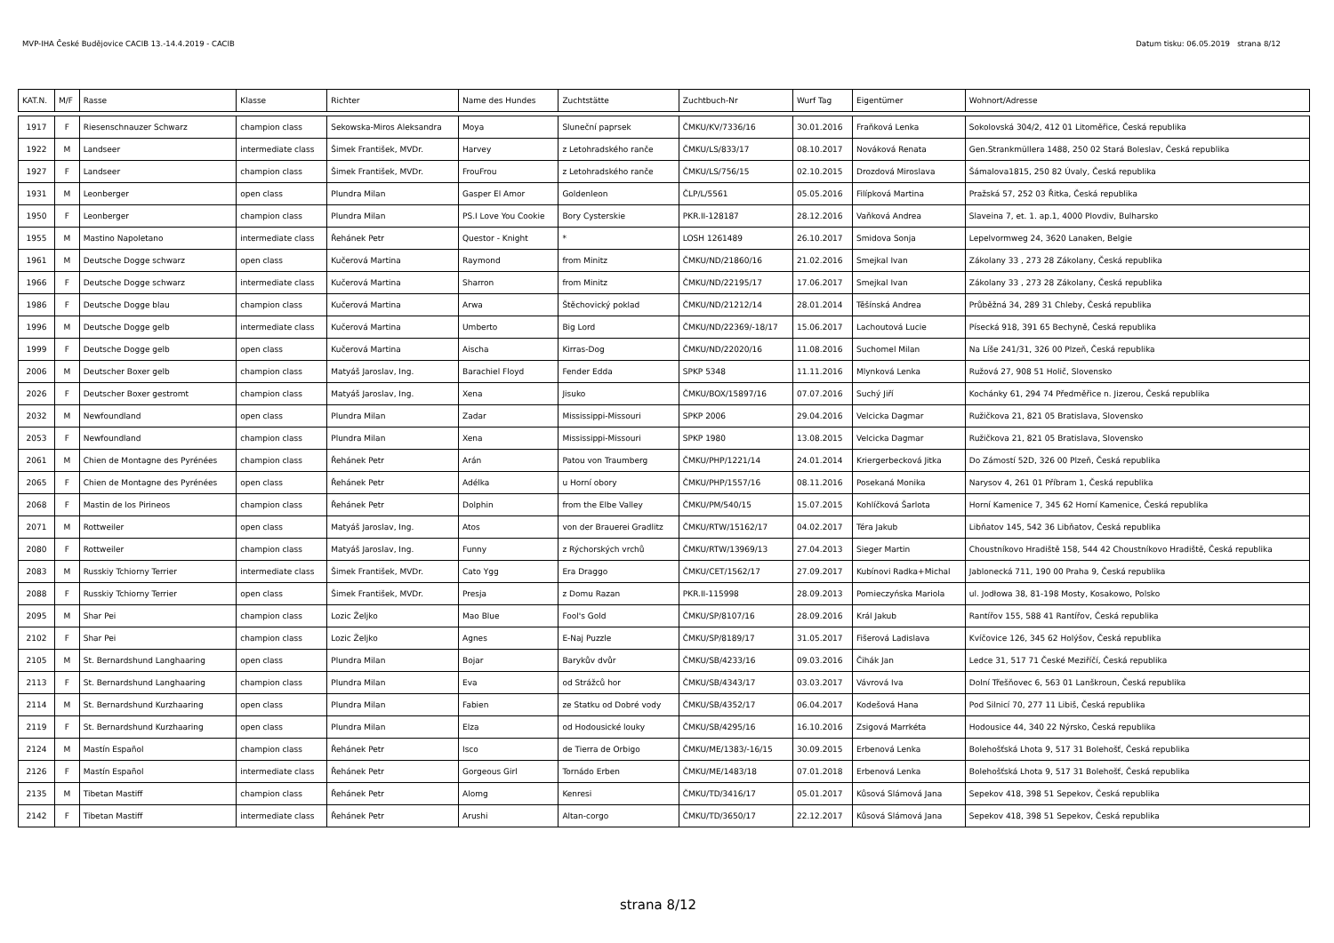MVP-IHA České Budějovice CACIB 13.-14.4.2019 - CACIB Datum tisku: 06.05.2019 strana 8/12
| KAT.N. | M/F | Rasse | Klasse | Richter | Name des Hundes | Zuchtstätte | Zuchtbuch-Nr | Wurf Tag | Eigentümer | Wohnort/Adresse |
| --- | --- | --- | --- | --- | --- | --- | --- | --- | --- | --- |
| 1917 | F | Riesenschnauzer Schwarz | champion class | Sekowska-Miros Aleksandra | Moya | Sluneční paprsek | ČMKU/KV/7336/16 | 30.01.2016 | Fraňková Lenka | Sokolovská 304/2, 412 01 Litoměřice, Česká republika |
| 1922 | M | Landseer | intermediate class | Šimek František, MVDr. | Harvey | z Letohradského ranče | ČMKU/LS/833/17 | 08.10.2017 | Nováková Renata | Gen.Strankmüllera 1488, 250 02 Stará Boleslav, Česká republika |
| 1927 | F | Landseer | champion class | Šimek František, MVDr. | FrouFrou | z Letohradského ranče | ČMKU/LS/756/15 | 02.10.2015 | Drozdová Miroslava | Šámalova1815, 250 82 Úvaly, Česká republika |
| 1931 | M | Leonberger | open class | Plundra Milan | Gasper El Amor | Goldenleon | ČLP/L/5561 | 05.05.2016 | Filípková Martina | Pražská 57, 252 03 Řitka, Česká republika |
| 1950 | F | Leonberger | champion class | Plundra Milan | PS.I Love You Cookie | Bory Cysterskie | PKR.II-128187 | 28.12.2016 | Vaňková Andrea | Slaveina 7, et. 1. ap.1, 4000 Plovdiv, Bulharsko |
| 1955 | M | Mastino Napoletano | intermediate class | Řehánek Petr | Questor - Knight | * | LOSH 1261489 | 26.10.2017 | Smidova Sonja | Lepelvormweg 24, 3620 Lanaken, Belgie |
| 1961 | M | Deutsche Dogge schwarz | open class | Kučerová Martina | Raymond | from Minitz | ČMKU/ND/21860/16 | 21.02.2016 | Smejkal Ivan | Zákolany 33 , 273 28 Zákolany, Česká republika |
| 1966 | F | Deutsche Dogge schwarz | intermediate class | Kučerová Martina | Sharron | from Minitz | ČMKU/ND/22195/17 | 17.06.2017 | Smejkal Ivan | Zákolany 33 , 273 28 Zákolany, Česká republika |
| 1986 | F | Deutsche Dogge blau | champion class | Kučerová Martina | Arwa | Štěchovický poklad | ČMKU/ND/21212/14 | 28.01.2014 | Těšínská Andrea | Průběžná 34, 289 31 Chleby, Česká republika |
| 1996 | M | Deutsche Dogge gelb | intermediate class | Kučerová Martina | Umberto | Big Lord | ČMKU/ND/22369/-18/17 | 15.06.2017 | Lachoutová Lucie | Písecká 918, 391 65 Bechyně, Česká republika |
| 1999 | F | Deutsche Dogge gelb | open class | Kučerová Martina | Aischa | Kirras-Dog | ČMKU/ND/22020/16 | 11.08.2016 | Suchomel Milan | Na Líše 241/31, 326 00 Plzeň, Česká republika |
| 2006 | M | Deutscher Boxer gelb | champion class | Matyáš Jaroslav, Ing. | Barachiel Floyd | Fender Edda | SPKP 5348 | 11.11.2016 | Mlynková Lenka | Ružová 27, 908 51 Holič, Slovensko |
| 2026 | F | Deutscher Boxer gestromt | champion class | Matyáš Jaroslav, Ing. | Xena | Jisuko | ČMKU/BOX/15897/16 | 07.07.2016 | Suchý Jiří | Kochánky 61, 294 74 Předměřice n. Jizerou, Česká republika |
| 2032 | M | Newfoundland | open class | Plundra Milan | Zadar | Mississippi-Missouri | SPKP 2006 | 29.04.2016 | Velcicka Dagmar | Ružičkova 21, 821 05 Bratislava, Slovensko |
| 2053 | F | Newfoundland | champion class | Plundra Milan | Xena | Mississippi-Missouri | SPKP 1980 | 13.08.2015 | Velcicka Dagmar | Ružičkova 21, 821 05 Bratislava, Slovensko |
| 2061 | M | Chien de Montagne des Pyrénées | champion class | Řehánek Petr | Arán | Patou von Traumberg | ČMKU/PHP/1221/14 | 24.01.2014 | Kriergerbecková Jitka | Do Zámostí 52D, 326 00 Plzeň, Česká republika |
| 2065 | F | Chien de Montagne des Pyrénées | open class | Řehánek Petr | Adélka | u Horní obory | ČMKU/PHP/1557/16 | 08.11.2016 | Posekaná Monika | Narysov 4, 261 01 Příbram 1, Česká republika |
| 2068 | F | Mastin de los Pirineos | champion class | Řehánek Petr | Dolphin | from the Elbe Valley | ČMKU/PM/540/15 | 15.07.2015 | Kohlíčková Šarlota | Horní Kamenice 7, 345 62 Horní Kamenice, Česká republika |
| 2071 | M | Rottweiler | open class | Matyáš Jaroslav, Ing. | Atos | von der Brauerei Gradlitz | ČMKU/RTW/15162/17 | 04.02.2017 | Téra Jakub | Libňatov 145, 542 36 Libňatov, Česká republika |
| 2080 | F | Rottweiler | champion class | Matyáš Jaroslav, Ing. | Funny | z Rýchorských vrchů | ČMKU/RTW/13969/13 | 27.04.2013 | Sieger Martin | Choustníkovo Hradiště 158, 544 42 Choustníkovo Hradiště, Česká republika |
| 2083 | M | Russkiy Tchiorny Terrier | intermediate class | Šimek František, MVDr. | Cato Ygg | Era Draggo | ČMKU/CET/1562/17 | 27.09.2017 | Kubínovi Radka+Michal | Jablonecká 711, 190 00 Praha 9, Česká republika |
| 2088 | F | Russkiy Tchiorny Terrier | open class | Šimek František, MVDr. | Presja | z Domu Razan | PKR.II-115998 | 28.09.2013 | Pomieczyńska Mariola | ul. Jodłowa 38, 81-198 Mosty, Kosakowo, Polsko |
| 2095 | M | Shar Pei | champion class | Lozic Željko | Mao Blue | Fool's Gold | ČMKU/SP/8107/16 | 28.09.2016 | Král Jakub | Rantířov 155, 588 41 Rantířov, Česká republika |
| 2102 | F | Shar Pei | champion class | Lozic Željko | Agnes | E-Naj Puzzle | ČMKU/SP/8189/17 | 31.05.2017 | Fišerová Ladislava | Kvíčovice 126, 345 62 Holýšov, Česká republika |
| 2105 | M | St. Bernardshund Langhaaring | open class | Plundra Milan | Bojar | Barykův dvůr | ČMKU/SB/4233/16 | 09.03.2016 | Čihák Jan | Ledce 31, 517 71 České Meziříčí, Česká republika |
| 2113 | F | St. Bernardshund Langhaaring | champion class | Plundra Milan | Eva | od Strážců hor | ČMKU/SB/4343/17 | 03.03.2017 | Vávrová Iva | Dolní Třešňovec 6, 563 01 Lanškroun, Česká republika |
| 2114 | M | St. Bernardshund Kurzhaaring | open class | Plundra Milan | Fabien | ze Statku od Dobré vody | ČMKU/SB/4352/17 | 06.04.2017 | Kodešová Hana | Pod Silnicí 70, 277 11 Libiš, Česká republika |
| 2119 | F | St. Bernardshund Kurzhaaring | open class | Plundra Milan | Elza | od Hodousické louky | ČMKU/SB/4295/16 | 16.10.2016 | Zsigová Marrkéta | Hodousice 44, 340 22 Nýrsko, Česká republika |
| 2124 | M | Mastín Español | champion class | Řehánek Petr | Isco | de Tierra de Orbigo | ČMKU/ME/1383/-16/15 | 30.09.2015 | Erbenová Lenka | Bolehošťská Lhota 9, 517 31 Bolehošť, Česká republika |
| 2126 | F | Mastín Español | intermediate class | Řehánek Petr | Gorgeous Girl | Tornádo Erben | ČMKU/ME/1483/18 | 07.01.2018 | Erbenová Lenka | Bolehošťská Lhota 9, 517 31 Bolehošť, Česká republika |
| 2135 | M | Tibetan Mastiff | champion class | Řehánek Petr | Alomg | Kenresi | ČMKU/TD/3416/17 | 05.01.2017 | Kůsová Slámová Jana | Sepekov 418, 398 51 Sepekov, Česká republika |
| 2142 | F | Tibetan Mastiff | intermediate class | Řehánek Petr | Arushi | Altan-corgo | ČMKU/TD/3650/17 | 22.12.2017 | Kůsová Slámová Jana | Sepekov 418, 398 51 Sepekov, Česká republika |
strana 8/12